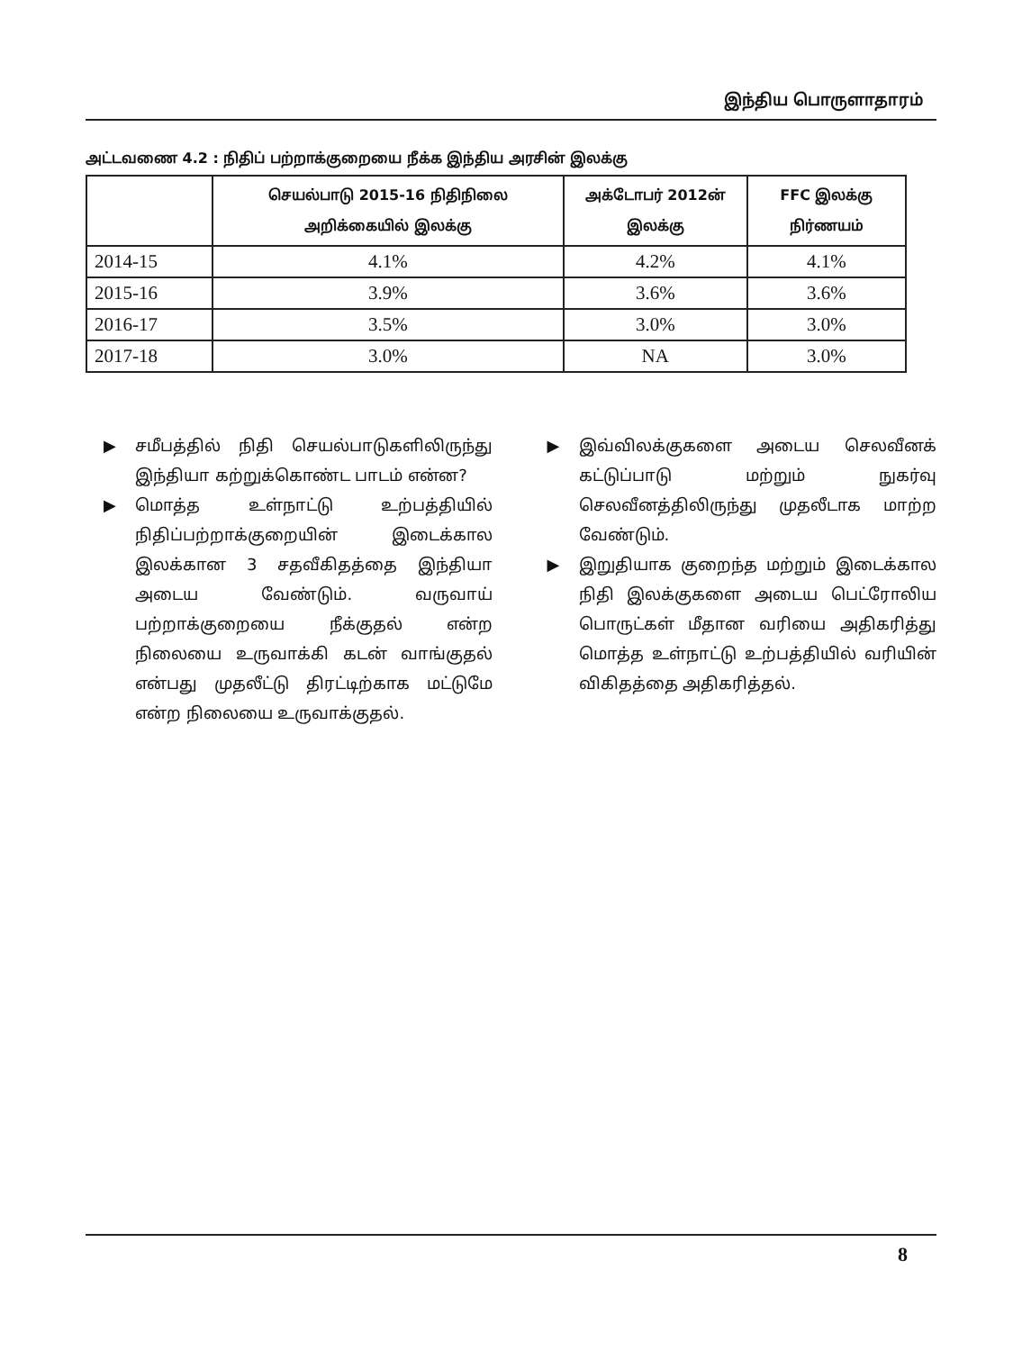இந்திய பொருளாதாரம்
அட்டவணை 4.2 : நிதிப் பற்றாக்குறையை நீக்க இந்திய அரசின் இலக்கு
| | செயல்பாடு 2015-16 நிதிநிலை அறிக்கையில் இலக்கு | அக்டோபர் 2012ன் இலக்கு | FFC இலக்கு நிர்ணயம் |
| --- | --- | --- | --- |
| 2014-15 | 4.1% | 4.2% | 4.1% |
| 2015-16 | 3.9% | 3.6% | 3.6% |
| 2016-17 | 3.5% | 3.0% | 3.0% |
| 2017-18 | 3.0% | NA | 3.0% |
▶ சமீபத்தில் நிதி செயல்பாடுகளிலிருந்து இந்தியா கற்றுக்கொண்ட பாடம் என்ன?
▶ மொத்த உள்நாட்டு உற்பத்தியில் நிதிப்பற்றாக்குறையின் இடைக்கால இலக்கான 3 சதவீகிதத்தை இந்தியா அடைய வேண்டும். வருவாய் பற்றாக்குறையை நீக்குதல் என்ற நிலையை உருவாக்கி கடன் வாங்குதல் என்பது முதலீட்டு திரட்டிற்காக மட்டுமே என்ற நிலையை உருவாக்குதல்.
▶ இவ்விலக்குகளை அடைய செலவீனக் கட்டுப்பாடு மற்றும் நுகர்வு செலவீனத்திலிருந்து முதலீடாக மாற்ற வேண்டும்.
▶ இறுதியாக குறைந்த மற்றும் இடைக்கால நிதி இலக்குகளை அடைய பெட்ரோலிய பொருட்கள் மீதான வரியை அதிகரித்து மொத்த உள்நாட்டு உற்பத்தியில் வரியின் விகிதத்தை அதிகரித்தல்.
8